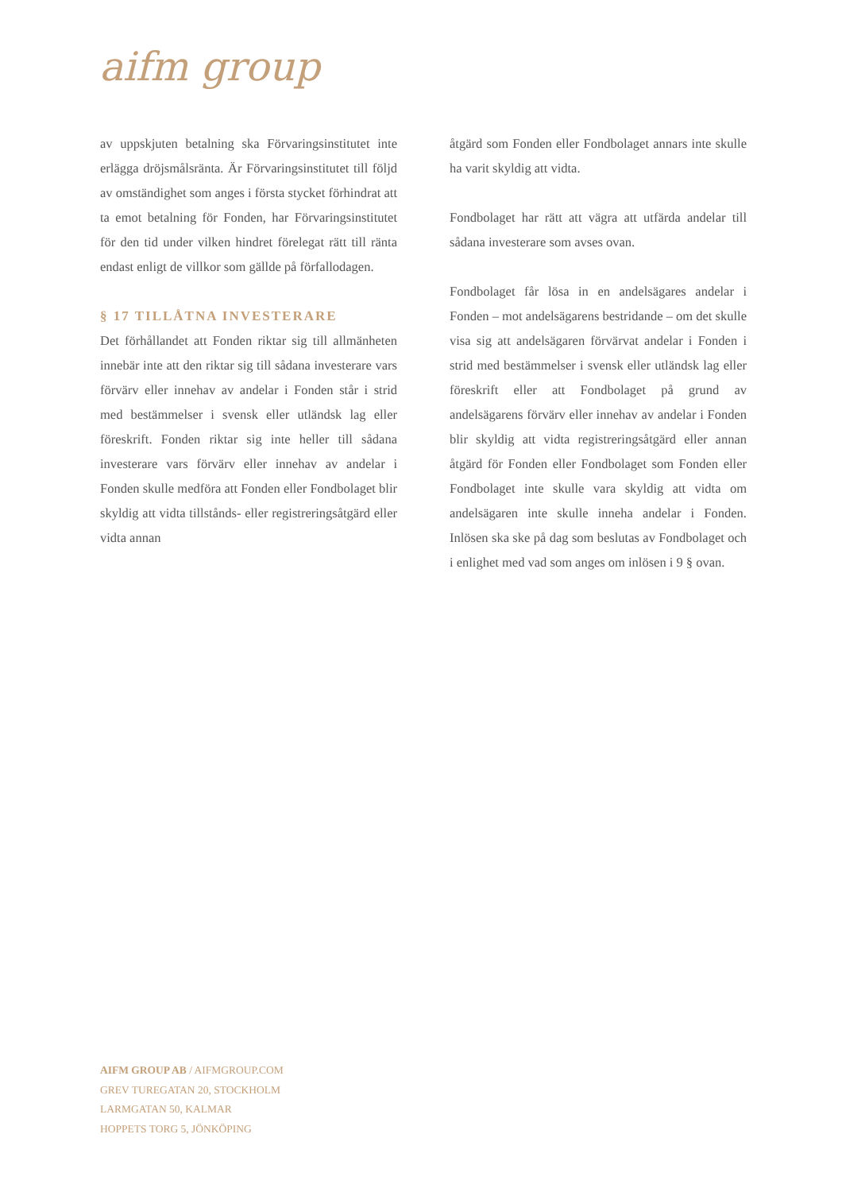aifm group
av uppskjuten betalning ska Förvaringsinstitutet inte erlägga dröjsmålsränta. Är Förvaringsinstitutet till följd av omständighet som anges i första stycket förhindrat att ta emot betalning för Fonden, har Förvaringsinstitutet för den tid under vilken hindret förelegat rätt till ränta endast enligt de villkor som gällde på förfallodagen.
§ 17 TILLÅTNA INVESTERARE
Det förhållandet att Fonden riktar sig till allmänheten innebär inte att den riktar sig till sådana investerare vars förvärv eller innehav av andelar i Fonden står i strid med bestämmelser i svensk eller utländsk lag eller föreskrift. Fonden riktar sig inte heller till sådana investerare vars förvärv eller innehav av andelar i Fonden skulle medföra att Fonden eller Fondbolaget blir skyldig att vidta tillstånds- eller registreringsåtgärd eller vidta annan
åtgärd som Fonden eller Fondbolaget annars inte skulle ha varit skyldig att vidta.
Fondbolaget har rätt att vägra att utfärda andelar till sådana investerare som avses ovan.
Fondbolaget får lösa in en andelsägares andelar i Fonden – mot andelsägarens bestridande – om det skulle visa sig att andelsägaren förvärvat andelar i Fonden i strid med bestämmelser i svensk eller utländsk lag eller föreskrift eller att Fondbolaget på grund av andelsägarens förvärv eller innehav av andelar i Fonden blir skyldig att vidta registreringsåtgärd eller annan åtgärd för Fonden eller Fondbolaget som Fonden eller Fondbolaget inte skulle vara skyldig att vidta om andelsägaren inte skulle inneha andelar i Fonden. Inlösen ska ske på dag som beslutas av Fondbolaget och i enlighet med vad som anges om inlösen i 9 § ovan.
AIFM GROUP AB / AIFMGROUP.COM
GREV TUREGATAN 20, STOCKHOLM
LARMGATAN 50, KALMAR
HOPPETS TORG 5, JÖNKÖPING